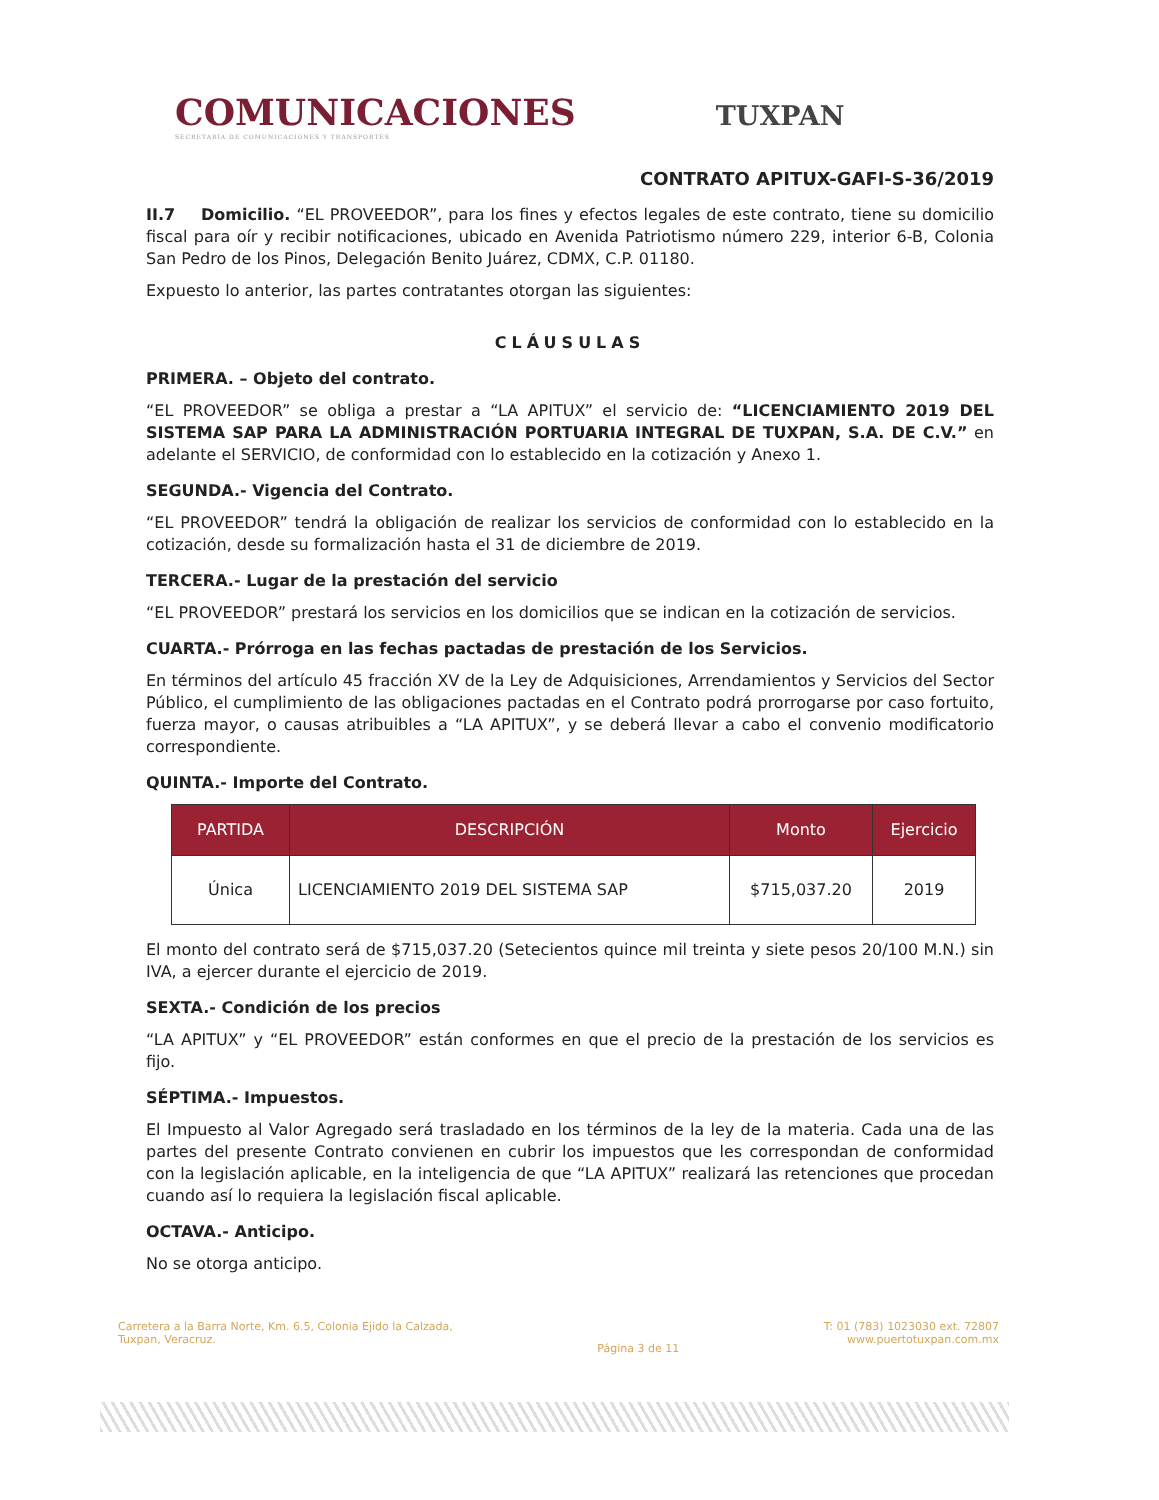COMUNICACIONES
SECRETARÍA DE COMUNICACIONES Y TRANSPORTES
TUXPAN
CONTRATO APITUX-GAFI-S-36/2019
II.7 Domicilio. “EL PROVEEDOR”, para los fines y efectos legales de este contrato, tiene su domicilio fiscal para oír y recibir notificaciones, ubicado en Avenida Patriotismo número 229, interior 6-B, Colonia San Pedro de los Pinos, Delegación Benito Juárez, CDMX, C.P. 01180.
Expuesto lo anterior, las partes contratantes otorgan las siguientes:
CLÁUSULAS
PRIMERA. – Objeto del contrato.
“EL PROVEEDOR” se obliga a prestar a “LA APITUX” el servicio de: “LICENCIAMIENTO 2019 DEL SISTEMA SAP PARA LA ADMINISTRACIÓN PORTUARIA INTEGRAL DE TUXPAN, S.A. DE C.V.” en adelante el SERVICIO, de conformidad con lo establecido en la cotización y Anexo 1.
SEGUNDA.- Vigencia del Contrato.
“EL PROVEEDOR” tendrá la obligación de realizar los servicios de conformidad con lo establecido en la cotización, desde su formalización hasta el 31 de diciembre de 2019.
TERCERA.- Lugar de la prestación del servicio
“EL PROVEEDOR” prestará los servicios en los domicilios que se indican en la cotización de servicios.
CUARTA.- Prórroga en las fechas pactadas de prestación de los Servicios.
En términos del artículo 45 fracción XV de la Ley de Adquisiciones, Arrendamientos y Servicios del Sector Público, el cumplimiento de las obligaciones pactadas en el Contrato podrá prorrogarse por caso fortuito, fuerza mayor, o causas atribuibles a “LA APITUX”, y se deberá llevar a cabo el convenio modificatorio correspondiente.
QUINTA.- Importe del Contrato.
| PARTIDA | DESCRIPCIÓN | Monto | Ejercicio |
| --- | --- | --- | --- |
| Única | LICENCIAMIENTO 2019 DEL SISTEMA SAP | $715,037.20 | 2019 |
El monto del contrato será de $715,037.20 (Setecientos quince mil treinta y siete pesos 20/100 M.N.) sin IVA, a ejercer durante el ejercicio de 2019.
SEXTA.- Condición de los precios
“LA APITUX” y “EL PROVEEDOR” están conformes en que el precio de la prestación de los servicios es fijo.
SÉPTIMA.- Impuestos.
El Impuesto al Valor Agregado será trasladado en los términos de la ley de la materia. Cada una de las partes del presente Contrato convienen en cubrir los impuestos que les correspondan de conformidad con la legislación aplicable, en la inteligencia de que “LA APITUX” realizará las retenciones que procedan cuando así lo requiera la legislación fiscal aplicable.
OCTAVA.- Anticipo.
No se otorga anticipo.
Carretera a la Barra Norte, Km. 6.5, Colonia Ejido la Calzada,
Tuxpan, Veracruz.
Página 3 de 11
T: 01 (783) 1023030 ext. 72807
www.puertotuxpan.com.mx